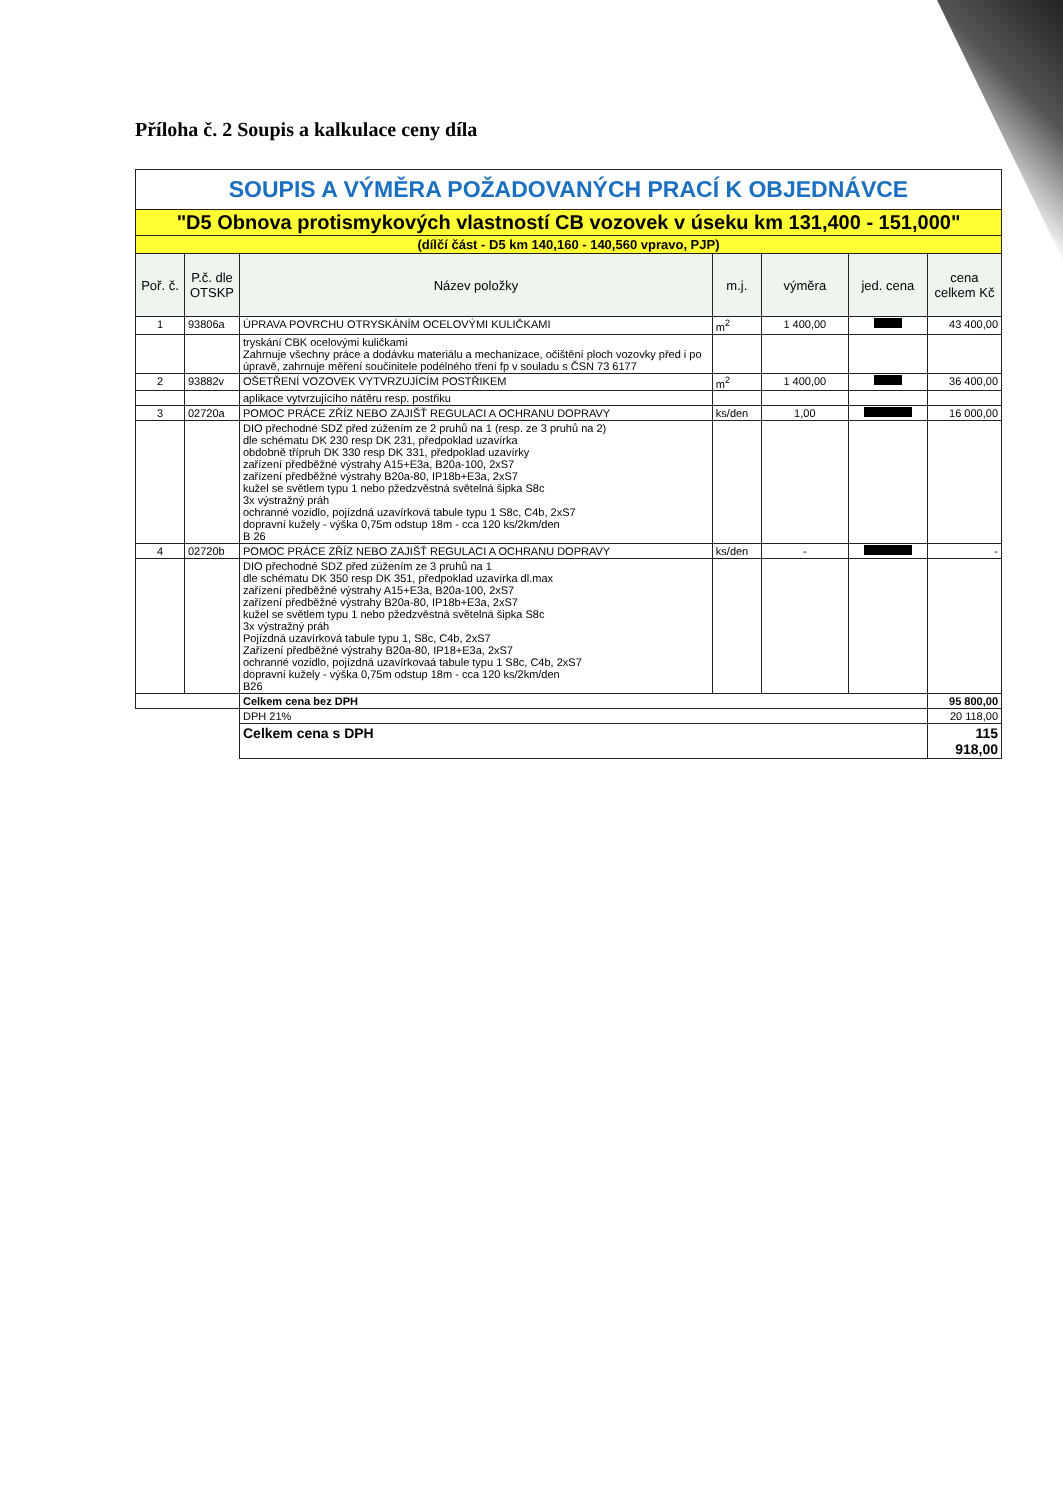Příloha č. 2 Soupis a kalkulace ceny díla
| SOUPIS A VÝMĚRA POŽADOVANÝCH PRACÍ K OBJEDNÁVCE | | | | | | |
| "D5 Obnova protismykových vlastností CB vozovek v úseku km 131,400 - 151,000" | | | | | | |
| (dílčí část - D5 km 140,160 - 140,560 vpravo, PJP) | | | | | | |
| Poř. č. | P.č. dle OTSKP | Název položky | m.j. | výměra | jed. cena | cena celkem Kč |
| 1 | 93806a | ÚPRAVA POVRCHU OTRYSKÁNÍM OCELOVÝMI KULIČKAMI | m<sup>2</sup> | 1 400,00 | | 43 400,00 |
| | | tryskání CBK ocelovými kuličkami Zahrnuje všechny práce a dodávku materiálu a mechanizace, očištění ploch vozovky před i po úpravě, zahrnuje měření součinitele podélného tření fp v souladu s ČSN 73 6177 | | | | |
| 2 | 93882v | OŠETŘENÍ VOZOVEK VYTVRZUJÍCÍM POSTŘIKEM | m<sup>2</sup> | 1 400,00 | | 36 400,00 |
| | | aplikace vytvrzujícího nátěru resp. postřiku | | | | |
| 3 | 02720a | POMOC PRÁCE ZŘÍZ NEBO ZAJIŠŤ REGULACI A OCHRANU DOPRAVY | ks/den | 1,00 | | 16 000,00 |
| | | DIO přechodné SDZ před zúžením ze 2 pruhů na 1 (resp. ze 3 pruhů na 2) dle schématu DK 230 resp DK 231, předpoklad uzavírka obdobně třípruh DK 330 resp DK 331, předpoklad uzavírky zařízení předběžné výstrahy A15+E3a, B20a-100, 2xS7 zařízení předběžné výstrahy B20a-80, IP18b+E3a, 2xS7 kužel se světlem typu 1 nebo pžedzvěstná světelná šipka S8c 3x výstražný práh ochranné vozidlo, pojízdná uzavírková tabule typu 1 S8c, C4b, 2xS7 dopravní kužely - výška 0,75m odstup 18m - cca 120 ks/2km/den B 26 | | | | |
| 4 | 02720b | POMOC PRÁCE ZŘÍZ NEBO ZAJIŠŤ REGULACI A OCHRANU DOPRAVY | ks/den | - | | - |
| | | DIO přechodné SDZ před zúžením ze 3 pruhů na 1 dle schématu DK 350 resp DK 351, předpoklad uzavírka dl.max zařízení předběžné výstrahy A15+E3a, B20a-100, 2xS7 zařízení předběžné výstrahy B20a-80, IP18b+E3a, 2xS7 kužel se světlem typu 1 nebo pžedzvěstná světelná šipka S8c 3x výstražný práh Pojízdná uzavírková tabule typu 1, S8c, C4b, 2xS7 Zařízení předběžné výstrahy B20a-80, IP18+E3a, 2xS7 ochranné vozidlo, pojízdná uzavírkovaá tabule typu 1 S8c, C4b, 2xS7 dopravní kužely - výška 0,75m odstup 18m - cca 120 ks/2km/den B26 | | | | |
| | | Celkem cena bez DPH | | | | 95 800,00 |
| | | DPH 21% | | | | 20 118,00 |
| | | Celkem cena s DPH | | | | 115 918,00 |